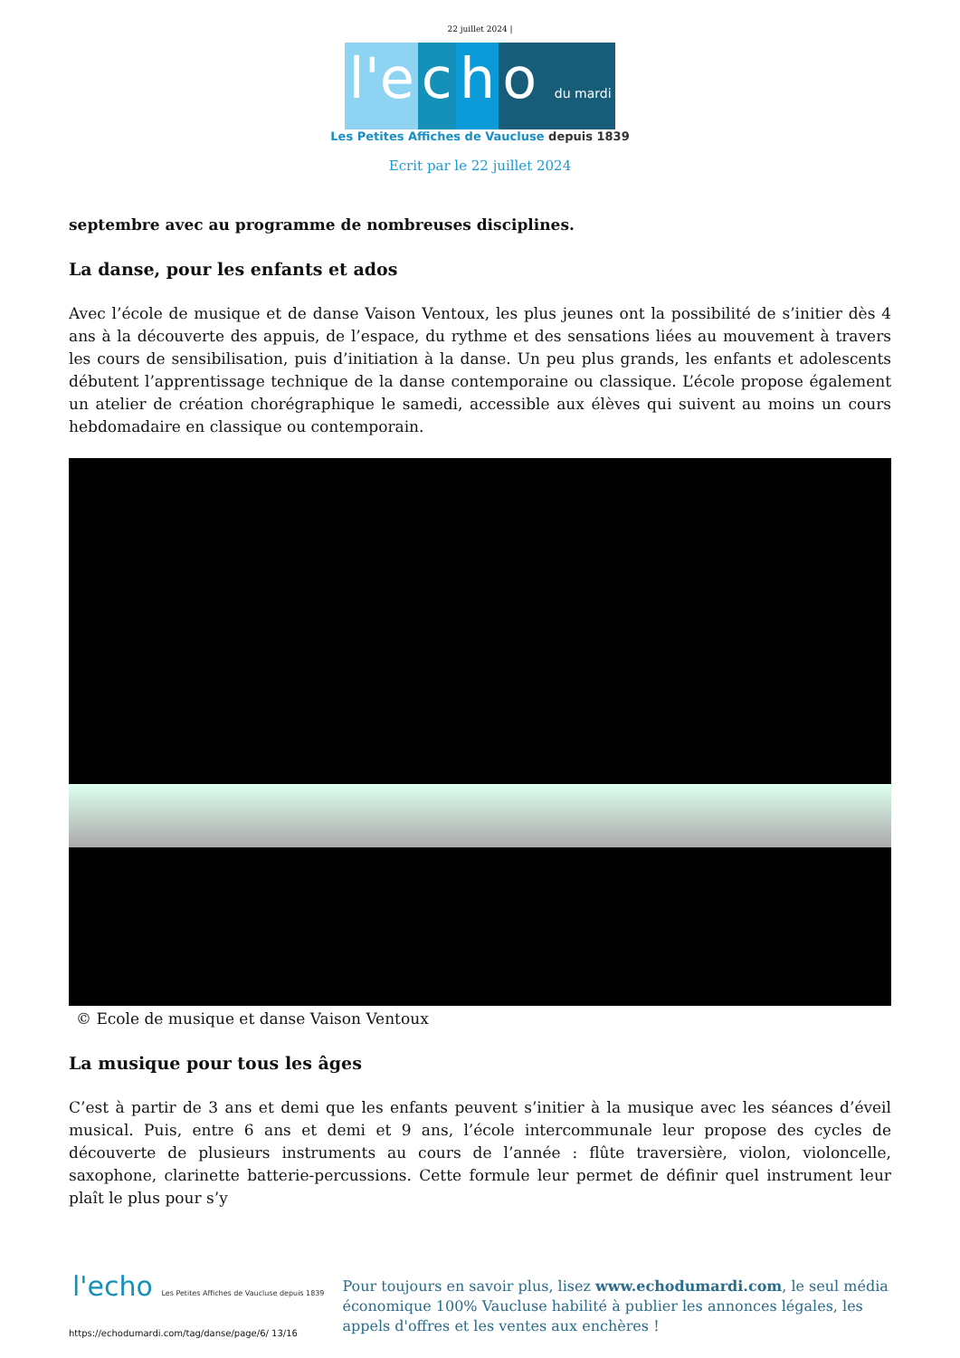22 juillet 2024 |
l'e c h o du mardi
Les Petites Affiches de Vaucluse depuis 1839
Ecrit par le 22 juillet 2024
septembre avec au programme de nombreuses disciplines.
La danse, pour les enfants et ados
Avec l’école de musique et de danse Vaison Ventoux, les plus jeunes ont la possibilité de s’initier dès 4 ans à la découverte des appuis, de l’espace, du rythme et des sensations liées au mouvement à travers les cours de sensibilisation, puis d’initiation à la danse. Un peu plus grands, les enfants et adolescents débutent l’apprentissage technique de la danse contemporaine ou classique. L’école propose également un atelier de création chorégraphique le samedi, accessible aux élèves qui suivent au moins un cours hebdomadaire en classique ou contemporain.
© Ecole de musique et danse Vaison Ventoux
La musique pour tous les âges
C’est à partir de 3 ans et demi que les enfants peuvent s’initier à la musique avec les séances d’éveil musical. Puis, entre 6 ans et demi et 9 ans, l’école intercommunale leur propose des cycles de découverte de plusieurs instruments au cours de l’année : flûte traversière, violon, violoncelle, saxophone, clarinette batterie-percussions. Cette formule leur permet de définir quel instrument leur plaît le plus pour s’y
l'echo Les Petites Affiches de Vaucluse depuis 1839
Pour toujours en savoir plus, lisez www.echodumardi.com, le seul média économique 100% Vaucluse habilité à publier les annonces légales, les appels d'offres et les ventes aux enchères !
https://echodumardi.com/tag/danse/page/6/ 13/16